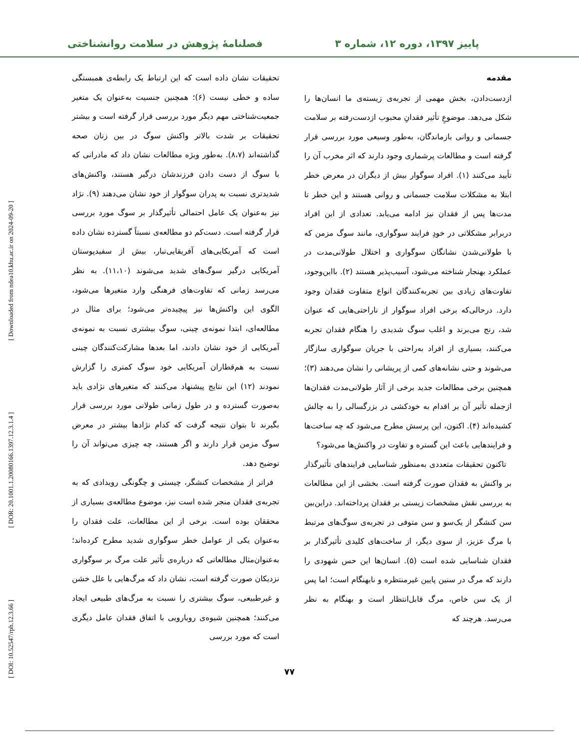پاییز ۱۳۹۷، دوره ۱۲، شماره ۳ فصلنامۀ پژوهش در سلامت روانشناختی
مقدمه
ازدست‌دادن، بخش مهمی از تجربه‌ی زیسته‌ی ما انسان‌ها را شکل می‌دهد. موضوعِ تأثیر فقدانِ محبوب ازدست‌رفته بر سلامت جسمانی و روانی بازماندگان، به‌طور وسیعی مورد بررسی قرار گرفته است و مطالعات پرشماری وجود دارند که اثر مخرب آن را تأیید می‌کنند (۱). افراد سوگوار بیش از دیگران در معرض خطر ابتلا به مشکلات سلامت جسمانی و روانی هستند و این خطر تا مدت‌ها پس از فقدان نیز ادامه می‌یابد. تعدادی از این افراد دربرابر مشکلاتی در خودِ فرایند سوگواری، مانند سوگ مزمن که با طولانی‌شدن نشانگان سوگواری و اختلال طولانی‌مدت در عملکرد بهنجار شناخته می‌شود، آسیب‌پذیر هستند (۲). بااین‌وجود، تفاوت‌های زیادی بین تجربه‌کنندگان انواع متفاوت فقدان وجود دارد. درحالی‌که برخی افراد سوگوار از ناراحتی‌هایی که عنوان شد، رنج می‌برند و اغلب سوگ شدیدی را هنگام فقدان تجربه می‌کنند، بسیاری از افراد به‌راحتی با جریان سوگواری سازگار می‌شوند و حتی نشانه‌های کمی از پریشانی را نشان می‌دهند (۳)؛ همچنین برخی مطالعات جدید برخی از آثار طولانی‌مدت فقدان‌ها ازجمله تأثیر آن بر اقدام به خودکشی در بزرگسالی را به چالش کشیده‌اند (۴). اکنون، این پرسش مطرح می‌شود که چه ساخت‌ها و فرایندهایی باعث این گستره و تفاوت در واکنش‌ها می‌شود؟
تاکنون تحقیقات متعددی به‌منظور شناسایی فرایندهای تأثیرگذار بر واکنش به فقدان صورت گرفته است. بخشی از این مطالعات به بررسی نقش مشخصات زیستی بر فقدان پرداخته‌اند. دراین‌بین سن کنشگر از یک‌سو و سن متوفی در تجربه‌ی سوگ‌های مرتبط با مرگ عزیز، از سوی دیگر، از ساخت‌های کلیدی تأثیرگذار بر فقدان شناسایی شده است (۵). انسان‌ها این حس شهودی را دارند که مرگ در سنین پایین غیرمنتظره و نابهنگام است؛ اما پس از یک سن خاص، مرگ قابل‌انتظار است و بهنگام به نظر می‌رسد. هرچند که
تحقیقات نشان داده است که این ارتباط یک رابطه‌ی همبستگی ساده و خطی نیست (۶)؛ همچنین جنسیت به‌عنوان یک متغیر جمعیت‌شناختی مهم دیگر مورد بررسی قرار گرفته است و بیشتر تحقیقات بر شدت بالاتر واکنش سوگ در بین زنان صحه گذاشته‌اند (۸،۷). به‌طور ویژه مطالعات نشان داد که مادرانی که با سوگ از دست دادن فرزندشان درگیر هستند، واکنش‌های شدیدتری نسبت به پدران سوگوار از خود نشان می‌دهند (۹). نژاد نیز به‌عنوان یک عامل احتمالی تأثیرگذار بر سوگ مورد بررسی قرار گرفته است. دست‌کم دو مطالعه‌ی نسبتاً گسترده نشان داده است که آمریکایی‌های آفریقایی‌تبار، بیش از سفیدپوستان آمریکایی درگیر سوگ‌های شدید می‌شوند (۱۱،۱۰). به نظر می‌رسد زمانی که تفاوت‌های فرهنگی وارد متغیرها می‌شود، الگوی این واکنش‌ها نیز پیچیده‌تر می‌شود؛ برای مثال در مطالعه‌ای، ابتدا نمونه‌ی چینی، سوگ بیشتری نسبت به نمونه‌ی آمریکایی از خود نشان دادند، اما بعدها مشارکت‌کنندگان چینی نسبت به هم‌قطاران آمریکایی خود سوگ کمتری را گزارش نمودند (۱۲) این نتایج پیشنهاد می‌کنند که متغیرهای نژادی باید به‌صورت گسترده و در طول زمانی طولانی مورد بررسی قرار بگیرند تا بتوان نتیجه گرفت که کدام نژادها بیشتر در معرض سوگ مزمن قرار دارند و اگر هستند، چه چیزی می‌تواند آن را توضیح دهد.
فراتر از مشخصات کنشگر، چیستی و چگونگی رویدادی که به تجربه‌ی فقدان منجر شده است نیز، موضوع مطالعه‌ی بسیاری از محققان بوده است. برخی از این مطالعات، علت فقدان را به‌عنوان یکی از عوامل خطر سوگواری شدید مطرح کرده‌اند؛ به‌عنوان‌مثال مطالعاتی که درباره‌ی تأثیر علت مرگ بر سوگواری نزدیکان صورت گرفته است، نشان داد که مرگ‌هایی با علل خشن و غیرطبیعی، سوگ بیشتری را نسبت به مرگ‌های طبیعی ایجاد می‌کنند؛ همچنین شیوه‌ی رویارویی با اتفاق فقدان عامل دیگری است که مورد بررسی
۷۷
[ DOI: 10.52547/rph.12.3.66 ] [ DOR: 20.1001.1.20080166.1397.12.3.1.4 ] [ Downloaded from ndea10.khu.ac.ir on 2024-09-20 ]